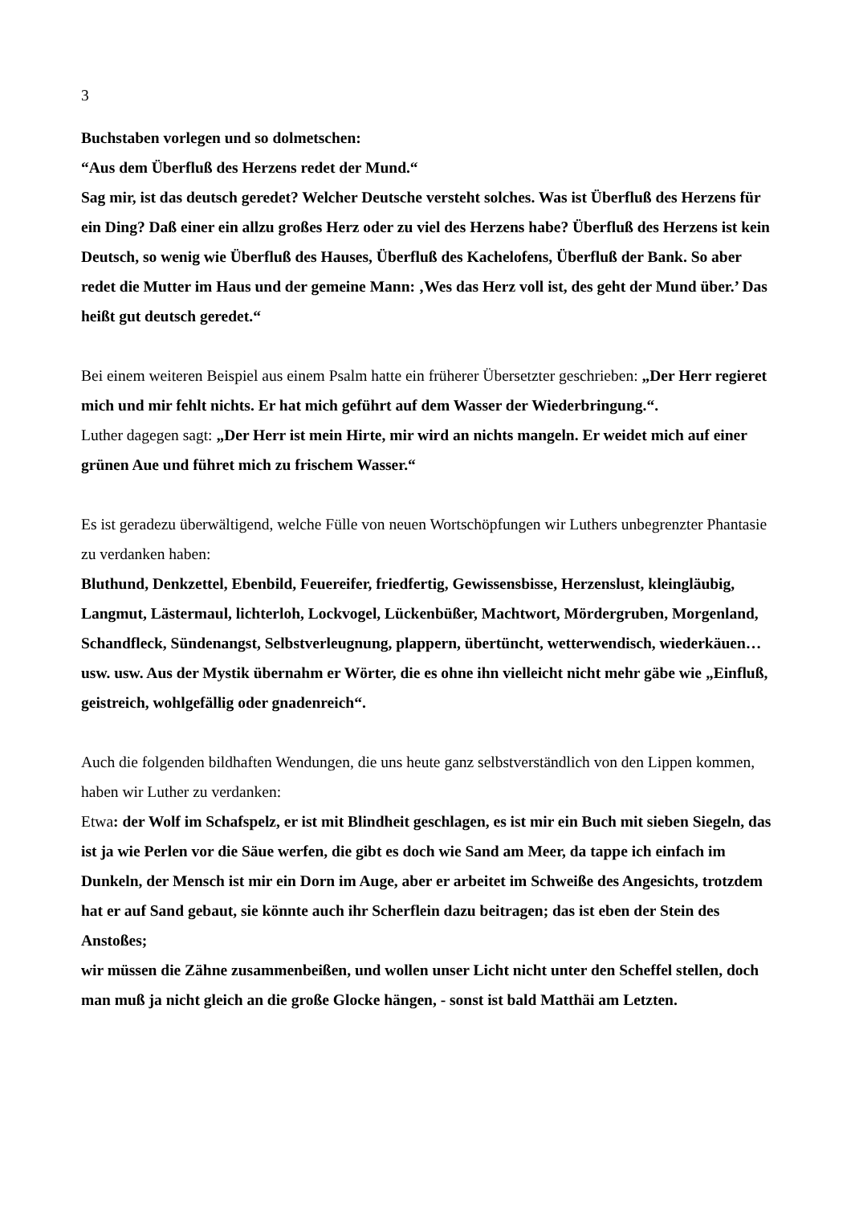3
Buchstaben vorlegen und so dolmetschen:
“Aus dem Überfluß des Herzens redet der Mund.“
Sag mir, ist das deutsch geredet? Welcher Deutsche versteht solches. Was ist Überfluß des Herzens für ein Ding? Daß einer ein allzu großes Herz oder zu viel des Herzens habe? Überfluß des Herzens ist kein Deutsch, so wenig wie Überfluß des Hauses, Überfluß des Kachelofens, Überfluß der Bank. So aber redet die Mutter im Haus und der gemeine Mann: ‚Wes das Herz voll ist, des geht der Mund über.’ Das heißt gut deutsch geredet.“
Bei einem weiteren Beispiel aus einem Psalm hatte ein früherer Übersetzter geschrieben: „Der Herr regieret mich und mir fehlt nichts. Er hat mich geführt auf dem Wasser der Wiederbringung.“.
Luther dagegen sagt: „Der Herr ist mein Hirte, mir wird an nichts mangeln. Er weidet mich auf einer grünen Aue und führet mich zu frischem Wasser.“
Es ist geradezu überwältigend, welche Fülle von neuen Wortschöpfungen wir Luthers unbegrenzter Phantasie zu verdanken haben:
Bluthund, Denkzettel, Ebenbild, Feuereifer, friedfertig, Gewissensbisse, Herzenslust, kleingläubig, Langmut, Lästermaul, lichterloh, Lockvogel, Lückenbüßer, Machtwort, Mördergruben, Morgenland, Schandfleck, Sündenangst, Selbstverleugnung, plappern, übertüncht, wetterwendisch, wiederkäuen…usw. usw. Aus der Mystik übernahm er Wörter, die es ohne ihn vielleicht nicht mehr gäbe wie „Einfluß, geistreich, wohlgefällig oder gnadenreich“.
Auch die folgenden bildhaften Wendungen, die uns heute ganz selbstverständlich von den Lippen kommen, haben wir Luther zu verdanken:
Etwa: der Wolf im Schafspelz, er ist mit Blindheit geschlagen, es ist mir ein Buch mit sieben Siegeln, das ist ja wie Perlen vor die Säue werfen, die gibt es doch wie Sand am Meer, da tappe ich einfach im Dunkeln, der Mensch ist mir ein Dorn im Auge, aber er arbeitet im Schweiße des Angesichts, trotzdem hat er auf Sand gebaut, sie könnte auch ihr Scherflein dazu beitragen; das ist eben der Stein des Anstoßes;
wir müssen die Zähne zusammenbeißen, und wollen unser Licht nicht unter den Scheffel stellen, doch man muß ja nicht gleich an die große Glocke hängen, - sonst ist bald Matthäi am Letzten.